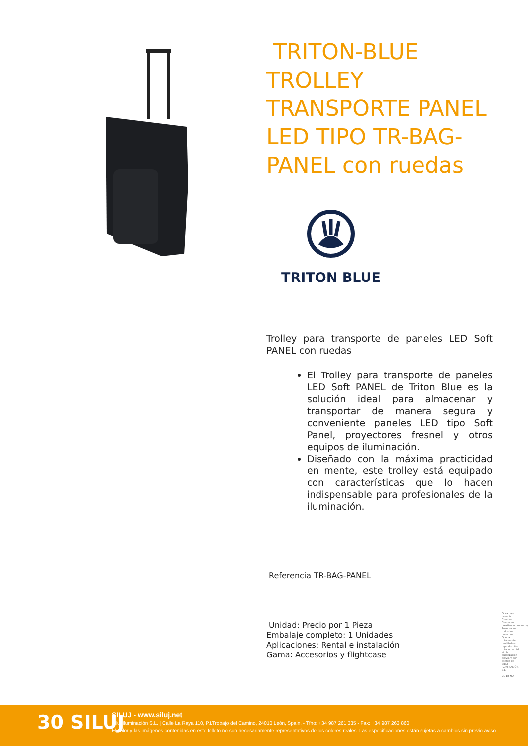TRITON-BLUE TROLLEY TRANSPORTE PANEL LED TIPO TR-BAG-PANEL con ruedas
TRITON BLUE
Trolley para transporte de paneles LED Soft PANEL con ruedas
El Trolley para transporte de paneles LED Soft PANEL de Triton Blue es la solución ideal para almacenar y transportar de manera segura y conveniente paneles LED tipo Soft Panel, proyectores fresnel y otros equipos de iluminación.
Diseñado con la máxima practicidad en mente, este trolley está equipado con características que lo hacen indispensable para profesionales de la iluminación.
Referencia TR-BAG-PANEL
Unidad: Precio por 1 Pieza
Embalaje completo: 1 Unidades
Aplicaciones: Rental e instalación
Gama: Accesorios y flightcase
Obra bajo licencia Creative Commons: creativecommons.org Reservados todos los derechos. Queda totalmente prohibido su reproducción total o parcial sin la autorización previa y por escrito de SILUJ ILUMINACIÓN, S.L.
CC BY ND
30 SILUJ
SILUJ - www.siluj.net
Siluj Iluminación S.L. | Calle La Raya 110, P.I.Trobajo del Camino, 24010 León, Spain. - Tfno: +34 987 261 335 - Fax: +34 987 263 860
El color y las imágenes contenidas en este folleto no son necesariamente representativos de los colores reales. Las especificaciones están sujetas a cambios sin previo aviso.